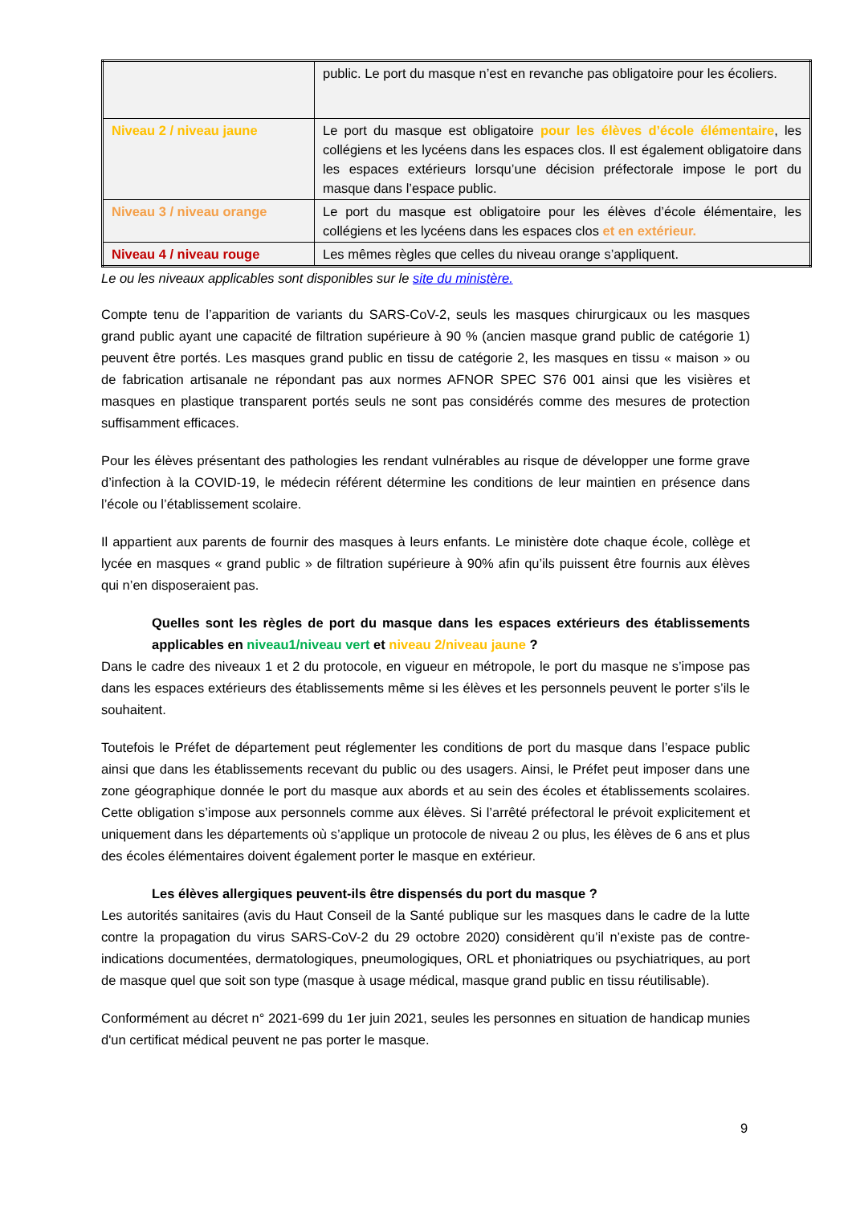| | public. Le port du masque n’est en revanche pas obligatoire pour les écoliers. |
| Niveau 2 / niveau jaune | Le port du masque est obligatoire pour les élèves d’école élémentaire , les collégiens et les lycéens dans les espaces clos. Il est également obligatoire dans les espaces extérieurs lorsqu’une décision préfectorale impose le port du masque dans l’espace public. |
| Niveau 3 / niveau orange | Le port du masque est obligatoire pour les élèves d’école élémentaire, les collégiens et les lycéens dans les espaces clos et en extérieur. |
| Niveau 4 / niveau rouge | Les mêmes règles que celles du niveau orange s’appliquent. |
Le ou les niveaux applicables sont disponibles sur le site du ministère.
Compte tenu de l’apparition de variants du SARS-CoV-2, seuls les masques chirurgicaux ou les masques grand public ayant une capacité de filtration supérieure à 90 % (ancien masque grand public de catégorie 1) peuvent être portés. Les masques grand public en tissu de catégorie 2, les masques en tissu « maison » ou de fabrication artisanale ne répondant pas aux normes AFNOR SPEC S76 001 ainsi que les visières et masques en plastique transparent portés seuls ne sont pas considérés comme des mesures de protection suffisamment efficaces.
Pour les élèves présentant des pathologies les rendant vulnérables au risque de développer une forme grave d’infection à la COVID-19, le médecin référent détermine les conditions de leur maintien en présence dans l’école ou l’établissement scolaire.
Il appartient aux parents de fournir des masques à leurs enfants. Le ministère dote chaque école, collège et lycée en masques « grand public » de filtration supérieure à 90% afin qu’ils puissent être fournis aux élèves qui n’en disposeraient pas.
Quelles sont les règles de port du masque dans les espaces extérieurs des établissements applicables en niveau1/niveau vert et niveau 2/niveau jaune ?
Dans le cadre des niveaux 1 et 2 du protocole, en vigueur en métropole, le port du masque ne s’impose pas dans les espaces extérieurs des établissements même si les élèves et les personnels peuvent le porter s’ils le souhaitent.
Toutefois le Préfet de département peut réglementer les conditions de port du masque dans l’espace public ainsi que dans les établissements recevant du public ou des usagers. Ainsi, le Préfet peut imposer dans une zone géographique donnée le port du masque aux abords et au sein des écoles et établissements scolaires. Cette obligation s’impose aux personnels comme aux élèves. Si l’arrêté préfectoral le prévoit explicitement et uniquement dans les départements où s’applique un protocole de niveau 2 ou plus, les élèves de 6 ans et plus des écoles élémentaires doivent également porter le masque en extérieur.
Les élèves allergiques peuvent-ils être dispensés du port du masque ?
Les autorités sanitaires (avis du Haut Conseil de la Santé publique sur les masques dans le cadre de la lutte contre la propagation du virus SARS-CoV-2 du 29 octobre 2020) considèrent qu’il n’existe pas de contre-indications documentées, dermatologiques, pneumologiques, ORL et phoniatriques ou psychiatriques, au port de masque quel que soit son type (masque à usage médical, masque grand public en tissu réutilisable).
Conformément au décret n° 2021-699 du 1er juin 2021, seules les personnes en situation de handicap munies d'un certificat médical peuvent ne pas porter le masque.
9